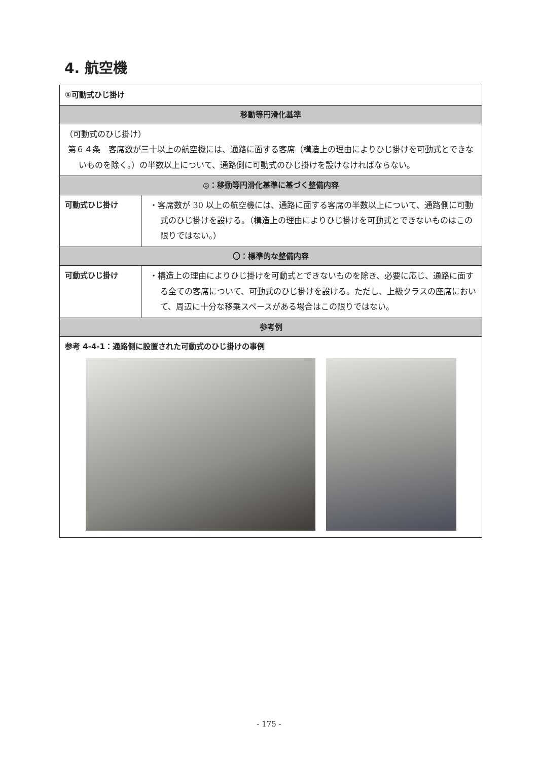4. 航空機
| ①可動式ひじ掛け | |
| 移動等円滑化基準 | |
| （可動式のひじ掛け） 第６４条 客席数が三十以上の航空機には、通路に面する客席（構造上の理由によりひじ掛けを可動式とできないものを除く。）の半数以上について、通路側に可動式のひじ掛けを設けなければならない。 | |
| ◎：移動等円滑化基準に基づく整備内容 | |
| 可動式ひじ掛け | ・客席数が 30 以上の航空機には、通路に面する客席の半数以上について、通路側に可動式のひじ掛けを設ける。（構造上の理由によりひじ掛けを可動式とできないものはこの限りではない。） |
| 〇：標準的な整備内容 | |
| 可動式ひじ掛け | ・構造上の理由によりひじ掛けを可動式とできないものを除き、必要に応じ、通路に面する全ての客席について、可動式のひじ掛けを設ける。ただし、上級クラスの座席において、周辺に十分な移乗スペースがある場合はこの限りではない。 |
| 参考例 | |
| 参考 4-4-1：通路側に設置された可動式のひじ掛けの事例 | |
- 175 -